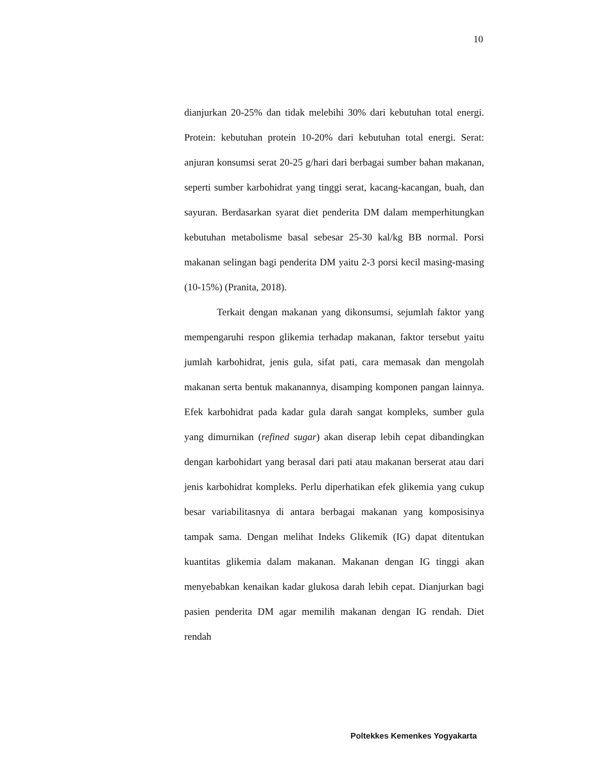10
dianjurkan 20-25% dan tidak melebihi 30% dari kebutuhan total energi. Protein: kebutuhan protein 10-20% dari kebutuhan total energi. Serat: anjuran konsumsi serat 20-25 g/hari dari berbagai sumber bahan makanan, seperti sumber karbohidrat yang tinggi serat, kacang-kacangan, buah, dan sayuran. Berdasarkan syarat diet penderita DM dalam memperhitungkan kebutuhan metabolisme basal sebesar 25-30 kal/kg BB normal. Porsi makanan selingan bagi penderita DM yaitu 2-3 porsi kecil masing-masing (10-15%) (Pranita, 2018).
Terkait dengan makanan yang dikonsumsi, sejumlah faktor yang mempengaruhi respon glikemia terhadap makanan, faktor tersebut yaitu jumlah karbohidrat, jenis gula, sifat pati, cara memasak dan mengolah makanan serta bentuk makanannya, disamping komponen pangan lainnya. Efek karbohidrat pada kadar gula darah sangat kompleks, sumber gula yang dimurnikan (refined sugar) akan diserap lebih cepat dibandingkan dengan karbohidart yang berasal dari pati atau makanan berserat atau dari jenis karbohidrat kompleks. Perlu diperhatikan efek glikemia yang cukup besar variabilitasnya di antara berbagai makanan yang komposisinya tampak sama. Dengan melihat Indeks Glikemik (IG) dapat ditentukan kuantitas glikemia dalam makanan. Makanan dengan IG tinggi akan menyebabkan kenaikan kadar glukosa darah lebih cepat. Dianjurkan bagi pasien penderita DM agar memilih makanan dengan IG rendah. Diet rendah
Poltekkes Kemenkes Yogyakarta